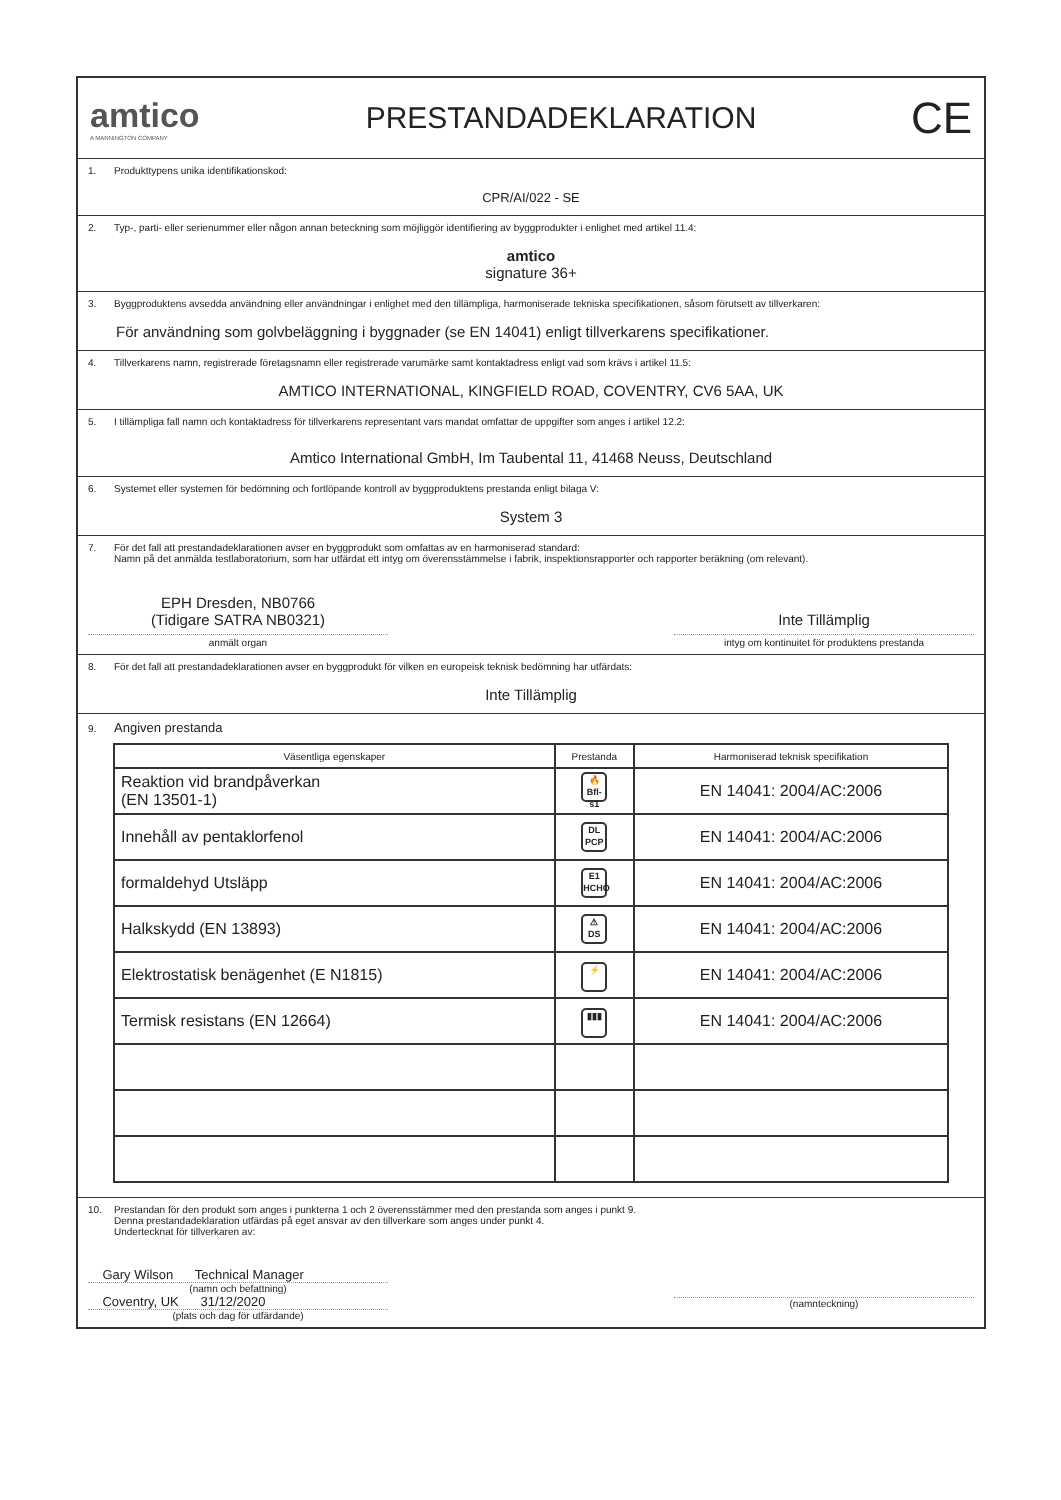amtico
A MANNINGTON COMPANY
PRESTANDADEKLARATION
CE
1. Produkttypens unika identifikationskod:
CPR/AI/022 - SE
2. Typ-, parti- eller serienummer eller någon annan beteckning som möjliggör identifiering av byggprodukter i enlighet med artikel 11.4:
amtico
signature 36+
3. Byggproduktens avsedda användning eller användningar i enlighet med den tillämpliga, harmoniserade tekniska specifikationen, såsom förutsett av tillverkaren:
För användning som golvbeläggning i byggnader (se EN 14041) enligt tillverkarens specifikationer.
4. Tillverkarens namn, registrerade företagsnamn eller registrerade varumärke samt kontaktadress enligt vad som krävs i artikel 11.5:
AMTICO INTERNATIONAL, KINGFIELD ROAD, COVENTRY, CV6 5AA, UK
5. I tillämpliga fall namn och kontaktadress för tillverkarens representant vars mandat omfattar de uppgifter som anges i artikel 12.2:
Amtico International GmbH, Im Taubental 11, 41468 Neuss, Deutschland
6. Systemet eller systemen för bedömning och fortlöpande kontroll av byggproduktens prestanda enligt bilaga V:
System 3
7. För det fall att prestandadeklarationen avser en byggprodukt som omfattas av en harmoniserad standard:
Namn på det anmälda testlaboratorium, som har utfärdat ett intyg om överensstämmelse i fabrik, inspektionsrapporter och rapporter beräkning (om relevant).
EPH Dresden, NB0766
(Tidigare SATRA NB0321)
anmält organ
Inte Tillämplig
intyg om kontinuitet för produktens prestanda
8. För det fall att prestandadeklarationen avser en byggprodukt för vilken en europeisk teknisk bedömning har utfärdats:
Inte Tillämplig
9. Angiven prestanda
| Väsentliga egenskaper | Prestanda | Harmoniserad teknisk specifikation |
| --- | --- | --- |
| Reaktion vid brandpåverkan (EN 13501-1) | 🔥 Bfl-s1 | EN 14041: 2004/AC:2006 |
| Innehåll av pentaklorfenol | DL PCP | EN 14041: 2004/AC:2006 |
| formaldehyd Utsläpp | E1 HCHO | EN 14041: 2004/AC:2006 |
| Halkskydd (EN 13893) | ⚠ DS | EN 14041: 2004/AC:2006 |
| Elektrostatisk benägenhet (E N1815) | ⚡ | EN 14041: 2004/AC:2006 |
| Termisk resistans (EN 12664) | ▮▮▮ | EN 14041: 2004/AC:2006 |
10. Prestandan för den produkt som anges i punkterna 1 och 2 överensstämmer med den prestanda som anges i punkt 9.
Denna prestandadeklaration utfärdas på eget ansvar av den tillverkare som anges under punkt 4.
Undertecknat för tillverkaren av:
Gary Wilson Technical Manager
(namn och befattning)
Coventry, UK 31/12/2020
(plats och dag för utfärdande)
(namnteckning)